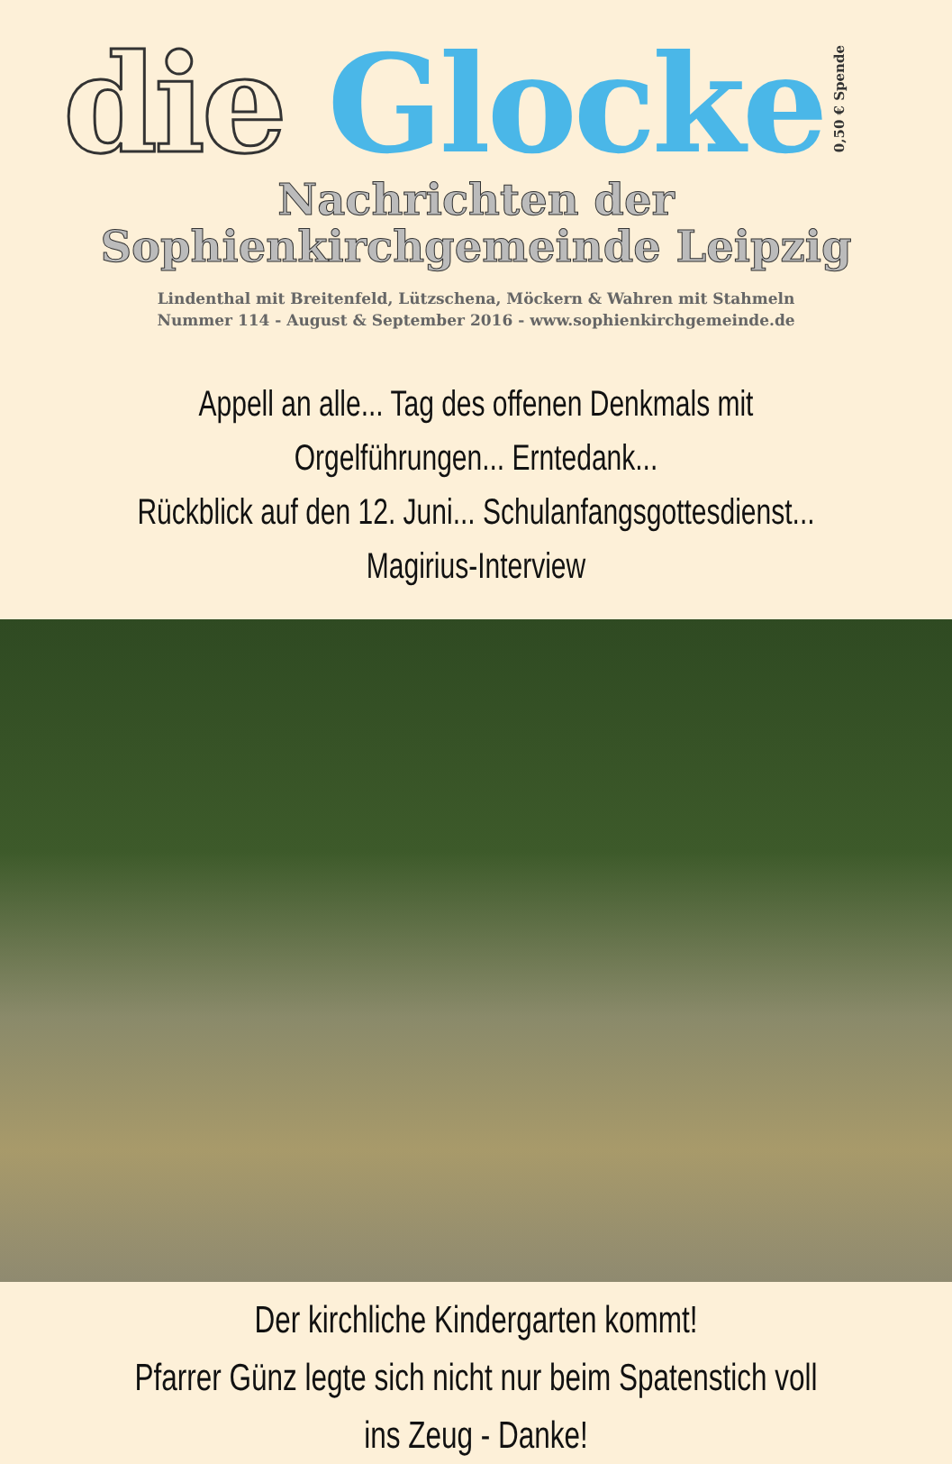die Glocke
0,50 € Spende
Nachrichten der
Sophienkirchgemeinde Leipzig
Lindenthal mit Breitenfeld, Lützschena, Möckern & Wahren mit Stahmeln
Nummer 114 - August & September 2016 - www.sophienkirchgemeinde.de
Appell an alle... Tag des offenen Denkmals mit Orgelführungen... Erntedank...
Rückblick auf den 12. Juni... Schulanfangsgottesdienst... Magirius-Interview
Der kirchliche Kindergarten kommt!
Pfarrer Günz legte sich nicht nur beim Spatenstich voll ins Zeug - Danke!